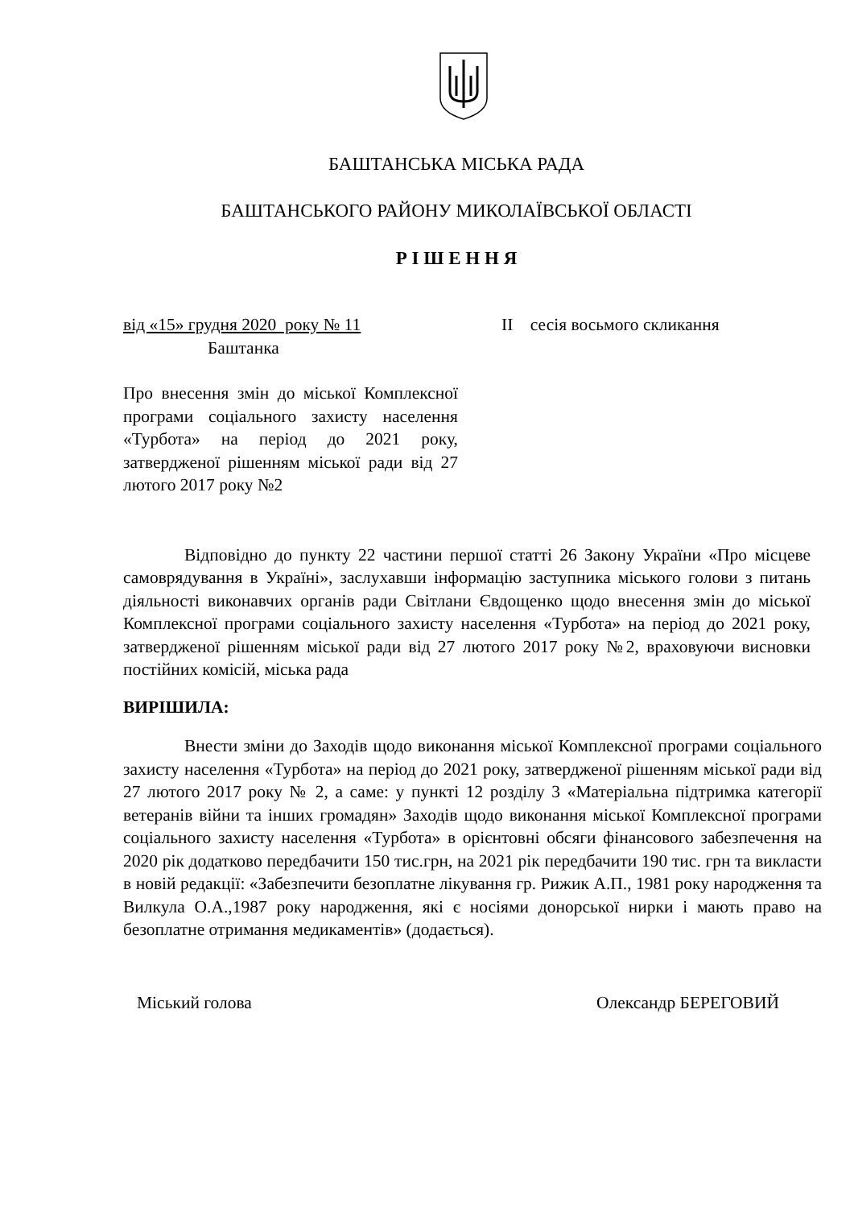БАШТАНСЬКА МІСЬКА РАДА
БАШТАНСЬКОГО РАЙОНУ МИКОЛАЇВСЬКОЇ ОБЛАСТІ
Р І Ш Е Н Н Я
від «15» грудня 2020 року № 11
Баштанка
ІІ сесія восьмого скликання
Про внесення змін до міської Комплексної програми соціального захисту населення «Турбота» на період до 2021 року, затвердженої рішенням міської ради від 27 лютого 2017 року №2
Відповідно до пункту 22 частини першої статті 26 Закону України «Про місцеве самоврядування в Україні», заслухавши інформацію заступника міського голови з питань діяльності виконавчих органів ради Світлани Євдощенко щодо внесення змін до міської Комплексної програми соціального захисту населення «Турбота» на період до 2021 року, затвердженої рішенням міської ради від 27 лютого 2017 року №2, враховуючи висновки постійних комісій, міська рада
ВИРІШИЛА:
Внести зміни до Заходів щодо виконання міської Комплексної програми соціального захисту населення «Турбота» на період до 2021 року, затвердженої рішенням міської ради від 27 лютого 2017 року № 2, а саме: у пункті 12 розділу 3 «Матеріальна підтримка категорії ветеранів війни та інших громадян» Заходів щодо виконання міської Комплексної програми соціального захисту населення «Турбота» в орієнтовні обсяги фінансового забезпечення на 2020 рік додатково передбачити 150 тис.грн, на 2021 рік передбачити 190 тис. грн та викласти в новій редакції: «Забезпечити безоплатне лікування гр. Рижик А.П., 1981 року народження та Вилкула О.А.,1987 року народження, які є носіями донорської нирки і мають право на безоплатне отримання медикаментів» (додається).
Міський голова Олександр БЕРЕГОВИЙ